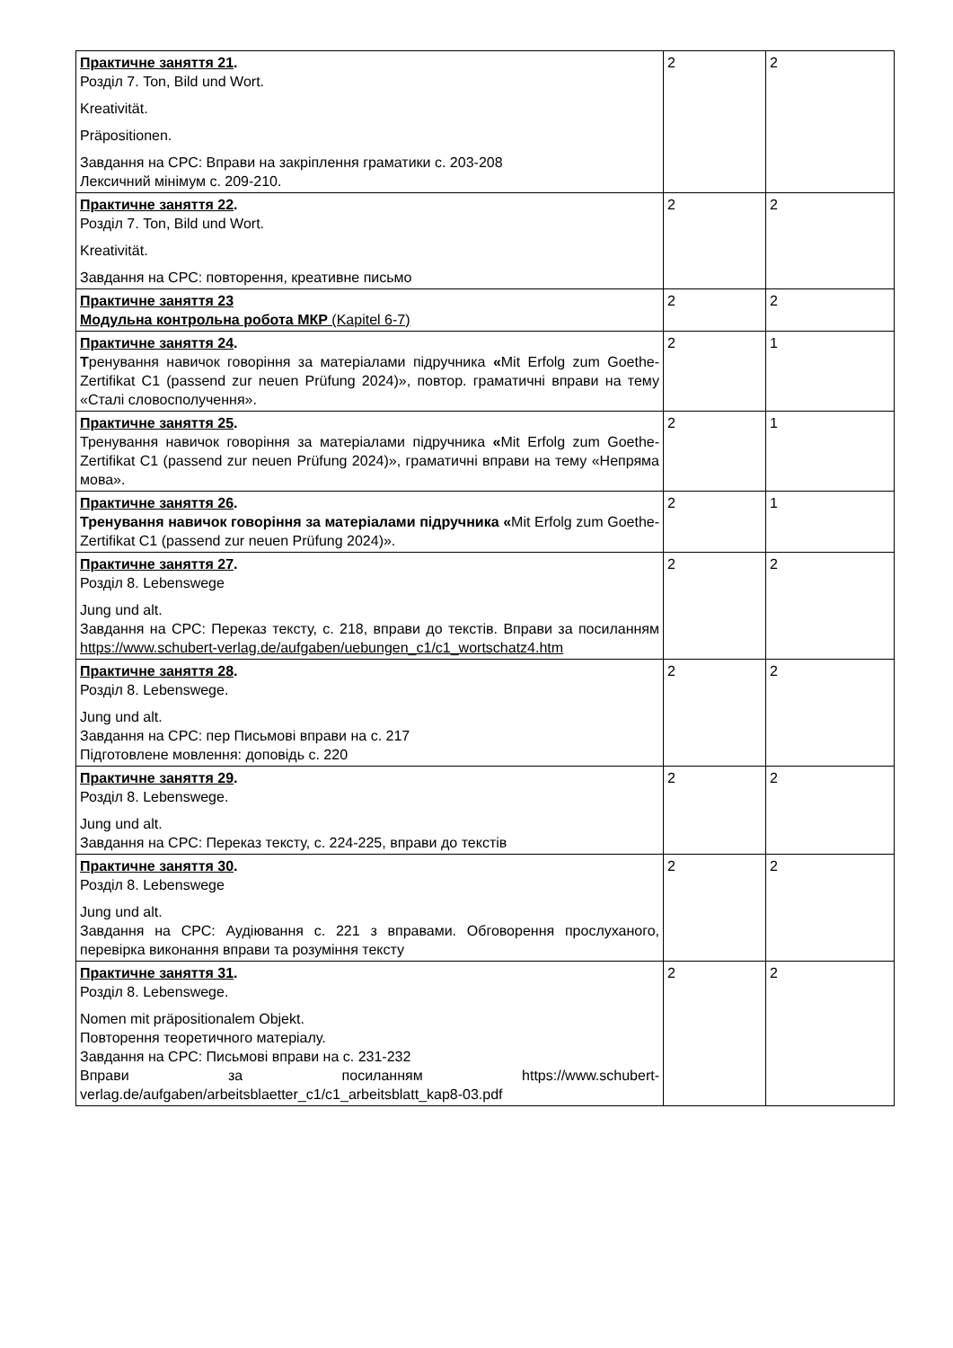| Практичне заняття 21 . Розділ 7. Ton, Bild und Wort. Kreativität. Präpositionen. Завдання на СРС: Вправи на закріплення граматики с. 203-208 Лексичний мінімум с. 209-210. | 2 | 2 |
| Практичне заняття 22 . Розділ 7. Ton, Bild und Wort. Kreativität. Завдання на СРС: повторення, креативне письмо | 2 | 2 |
| Практичне заняття 23 Модульна контрольна робота МКР (Kapitel 6-7) | 2 | 2 |
| Практичне заняття 24 . Т ренування навичок говоріння за матеріалами підручника « Mit Erfolg zum Goethe-Zertifikat C1 (passend zur neuen Prüfung 2024)», повтор. граматичні вправи на тему «Сталі словосполучення». | 2 | 1 |
| Практичне заняття 25 . Тренування навичок говоріння за матеріалами підручника « Mit Erfolg zum Goethe-Zertifikat C1 (passend zur neuen Prüfung 2024)», граматичні вправи на тему «Непряма мова». | 2 | 1 |
| Практичне заняття 26 . Тренування навичок говоріння за матеріалами підручника « Mit Erfolg zum Goethe-Zertifikat C1 (passend zur neuen Prüfung 2024)». | 2 | 1 |
| Практичне заняття 27 . Розділ 8. Lebenswege Jung und alt. Завдання на СРС: Переказ тексту, с. 218, вправи до текстів. Вправи за посиланням https://www.schubert-verlag.de/aufgaben/uebungen_c1/c1_wortschatz4.htm | 2 | 2 |
| Практичне заняття 28 . Розділ 8. Lebenswege. Jung und alt. Завдання на СРС: пер Письмові вправи на с. 217 Підготовлене мовлення: доповідь с. 220 | 2 | 2 |
| Практичне заняття 29 . Розділ 8. Lebenswege. Jung und alt. Завдання на СРС: Переказ тексту, с. 224-225, вправи до текстів | 2 | 2 |
| Практичне заняття 30 . Розділ 8. Lebenswege Jung und alt. Завдання на СРС: Аудіювання с. 221 з вправами. Обговорення прослуханого, перевірка виконання вправи та розуміння тексту | 2 | 2 |
| Практичне заняття 31 . Розділ 8. Lebenswege. Nomen mit präpositionalem Objekt. Повторення теоретичного матеріалу. Завдання на СРС: Письмові вправи на с. 231-232 Вправи за посиланням https://www.schubert-verlag.de/aufgaben/arbeitsblaetter_c1/c1_arbeitsblatt_kap8-03.pdf | 2 | 2 |